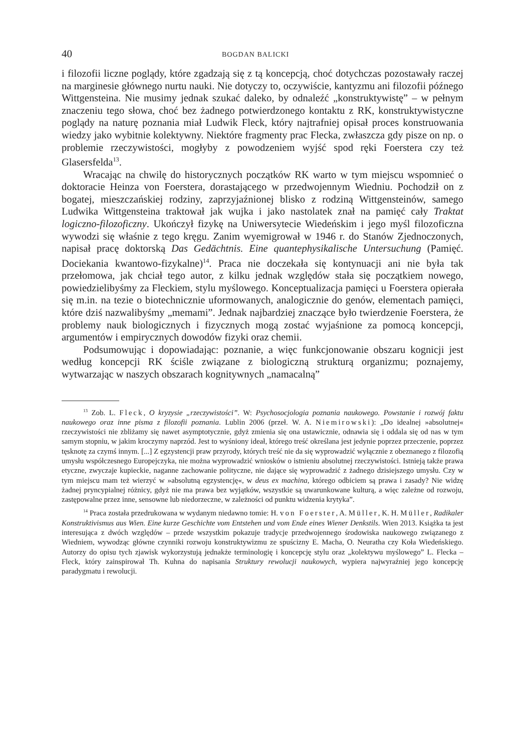40 BOGDAN BALICKI
i filozofii liczne poglądy, które zgadzają się z tą koncepcją, choć dotychczas pozostawały raczej na marginesie głównego nurtu nauki. Nie dotyczy to, oczywiście, kantyzmu ani filozofii późnego Wittgensteina. Nie musimy jednak szukać daleko, by odnaleźć „konstruktywistę” – w pełnym znaczeniu tego słowa, choć bez żadnego potwierdzonego kontaktu z RK, konstruktywistyczne poglądy na naturę poznania miał Ludwik Fleck, który najtrafniej opisał proces konstruowania wiedzy jako wybitnie kolektywny. Niektóre fragmenty prac Flecka, zwłaszcza gdy pisze on np. o problemie rzeczywistości, mogłyby z powodzeniem wyjść spod ręki Foerstera czy też Glasersfelda<sup>13</sup>.
Wracając na chwilę do historycznych początków RK warto w tym miejscu wspomnieć o doktoracie Heinza von Foerstera, dorastającego w przedwojennym Wiedniu. Pochodził on z bogatej, mieszczańskiej rodziny, zaprzyjaźnionej blisko z rodziną Wittgensteinów, samego Ludwika Wittgensteina traktował jak wujka i jako nastolatek znał na pamięć cały Traktat logiczno-filozoficzny. Ukończył fizykę na Uniwersytecie Wiedeńskim i jego myśl filozoficzna wywodzi się właśnie z tego kręgu. Zanim wyemigrował w 1946 r. do Stanów Zjednoczonych, napisał pracę doktorską Das Gedächtnis. Eine quantephysikalische Untersuchung (Pamięć. Dociekania kwantowo-fizykalne)<sup>14</sup>. Praca nie doczekała się kontynuacji ani nie była tak przełomowa, jak chciał tego autor, z kilku jednak względów stała się początkiem nowego, powiedzielibyśmy za Fleckiem, stylu myślowego. Konceptualizacja pamięci u Foerstera opierała się m.in. na tezie o biotechnicznie uformowanych, analogicznie do genów, elementach pamięci, które dziś nazwalibyśmy „memami”. Jednak najbardziej znaczące było twierdzenie Foerstera, że problemy nauk biologicznych i fizycznych mogą zostać wyjaśnione za pomocą koncepcji, argumentów i empirycznych dowodów fizyki oraz chemii.
Podsumowując i dopowiadając: poznanie, a więc funkcjonowanie obszaru kognicji jest według koncepcji RK ściśle związane z biologiczną strukturą organizmu; poznajemy, wytwarzając w naszych obszarach kognitywnych „namacalną”
<sup>13</sup> Zob. L. Fleck, O kryzysie „rzeczywistości”. W: Psychosocjologia poznania naukowego. Powstanie i rozwój faktu naukowego oraz inne pisma z filozofii poznania. Lublin 2006 (przeł. W. A. Niemirowski): „Do idealnej »absolutnej« rzeczywistości nie zbliżamy się nawet asymptotycznie, gdyż zmienia się ona ustawicznie, odnawia się i oddala się od nas w tym samym stopniu, w jakim kroczymy naprzód. Jest to wyśniony ideał, którego treść określana jest jedynie poprzez przeczenie, poprzez tęsknotę za czymś innym. [...] Z egzystencji praw przyrody, których treść nie da się wyprowadzić wyłącznie z obeznanego z filozofią umysłu współczesnego Europejczyka, nie można wyprowadzić wniosków o istnieniu absolutnej rzeczywistości. Istnieją także prawa etyczne, zwyczaje kupieckie, naganne zachowanie polityczne, nie dające się wyprowadzić z żadnego dzisiejszego umysłu. Czy w tym miejscu mam też wierzyć w »absolutną egzystencję«, w deus ex machina, którego odbiciem są prawa i zasady? Nie widzę żadnej pryncypialnej różnicy, gdyż nie ma prawa bez wyjątków, wszystkie są uwarunkowane kulturą, a więc zależne od rozwoju, zastępowalne przez inne, sensowne lub niedorzeczne, w zależności od punktu widzenia krytyka”.
<sup>14</sup> Praca została przedrukowana w wydanym niedawno tomie: H. von Foerster, A. Müller, K. H. Müller, Radikaler Konstruktivismus aus Wien. Eine kurze Geschichte vom Entstehen und vom Ende eines Wiener Denkstils. Wien 2013. Książka ta jest interesująca z dwóch względów – przede wszystkim pokazuje tradycje przedwojennego środowiska naukowego związanego z Wiedniem, wywodząc główne czynniki rozwoju konstruktywizmu ze spuścizny E. Macha, O. Neuratha czy Koła Wiedeńskiego. Autorzy do opisu tych zjawisk wykorzystują jednakże terminologię i koncepcję stylu oraz „kolektywu myślowego” L. Flecka – Fleck, który zainspirował Th. Kuhna do napisania Struktury rewolucji naukowych, wypiera najwyraźniej jego koncepcję paradygmatu i rewolucji.